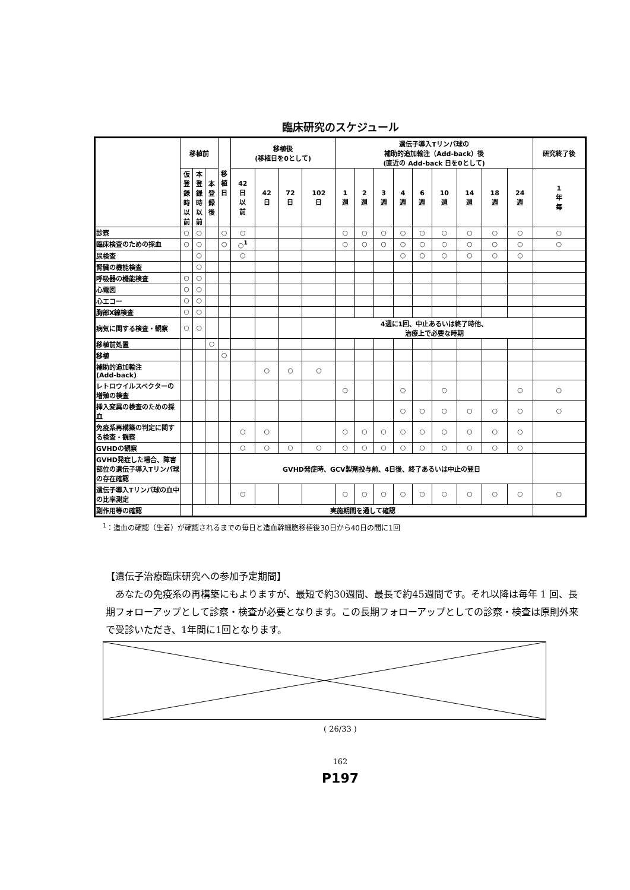臨床研究のスケジュール
| | 移植前 | | | 移 植 日 | 移植後 (移植日を0として) | | | | 遺伝子導入Tリンパ球の 補助的追加輸注（Add-back）後 (直近の Add-back 日を0として) | | | | | | | | | 研究終了後 |
| --- | --- | --- | --- | --- | --- | --- | --- | --- | --- | --- | --- | --- | --- | --- | --- | --- | --- | --- |
| | 仮 登 録 時 以 前 | 本 登 録 時 以 前 | 本 登 録 後 | | 42 日 以 前 | 42 日 | 72 日 | 102 日 | 1 週 | 2 週 | 3 週 | 4 週 | 6 週 | 10 週 | 14 週 | 18 週 | 24 週 | 1 年 毎 |
| 診察 | ○ | ○ | | ○ | ○ | | | | ○ | ○ | ○ | ○ | ○ | ○ | ○ | ○ | ○ | ○ |
| 臨床検査のための採血 | ○ | ○ | | ○ | ○<sup>1</sup> | | | | ○ | ○ | ○ | ○ | ○ | ○ | ○ | ○ | ○ | ○ |
| 尿検査 | | ○ | | | ○ | | | | | | | ○ | ○ | ○ | ○ | ○ | ○ | |
| 腎臓の機能検査 | | ○ | | | | | | | | | | | | | | | | |
| 呼吸器の機能検査 | ○ | ○ | | | | | | | | | | | | | | | | |
| 心電図 | ○ | ○ | | | | | | | | | | | | | | | | |
| 心エコー | ○ | ○ | | | | | | | | | | | | | | | | |
| 胸部X線検査 | ○ | ○ | | | | | | | | | | | | | | | | |
| 病気に関する検査・観察 | ○ | ○ | | | | | | | 4週に1回、中止あるいは終了時他、 治療上で必要な時期 | | | | | | | | | |
| 移植前処置 | | | ○ | | | | | | | | | | | | | | | |
| 移植 | | | | ○ | | | | | | | | | | | | | | |
| 補助的追加輸注 (Add-back) | | | | | | ○ | ○ | ○ | | | | | | | | | | |
| レトロウイルスベクターの増殖の検査 | | | | | | | | | ○ | | | ○ | | ○ | | | ○ | ○ |
| 挿入変異の検査のための採血 | | | | | | | | | | | | ○ | ○ | ○ | ○ | ○ | ○ | ○ |
| 免疫系再構築の判定に関する検査・観察 | | | | | ○ | ○ | | | ○ | ○ | ○ | ○ | ○ | ○ | ○ | ○ | ○ | |
| GVHDの観察 | | | | | ○ | ○ | ○ | ○ | ○ | ○ | ○ | ○ | ○ | ○ | ○ | ○ | ○ | |
| GVHD発症した場合、障害部位の遺伝子導入Tリンパ球の存在確認 | | | | | GVHD発症時、GCV製剤投与前、4日後、終了あるいは中止の翌日 | | | | | | | | | | | | | |
| 遺伝子導入Tリンパ球の血中の比率測定 | | | | | ○ | | | | ○ | ○ | ○ | ○ | ○ | ○ | ○ | ○ | ○ | ○ |
| 副作用等の確認 | | 実施期間を通して確認 | | | | | | | | | | | | | | | | |
<sup>1</sup>：造血の確認（生着）が確認されるまでの毎日と造血幹細胞移植後30日から40日の間に1回
【遺伝子治療臨床研究への参加予定期間】
　あなたの免疫系の再構築にもよりますが、最短で約30週間、最長で約45週間です。それ以降は毎年 1 回、長期フォローアップとして診察・検査が必要となります。この長期フォローアップとしての診察・検査は原則外来で受診いただき、1年間に1回となります。
( 26/33 )
162
P197